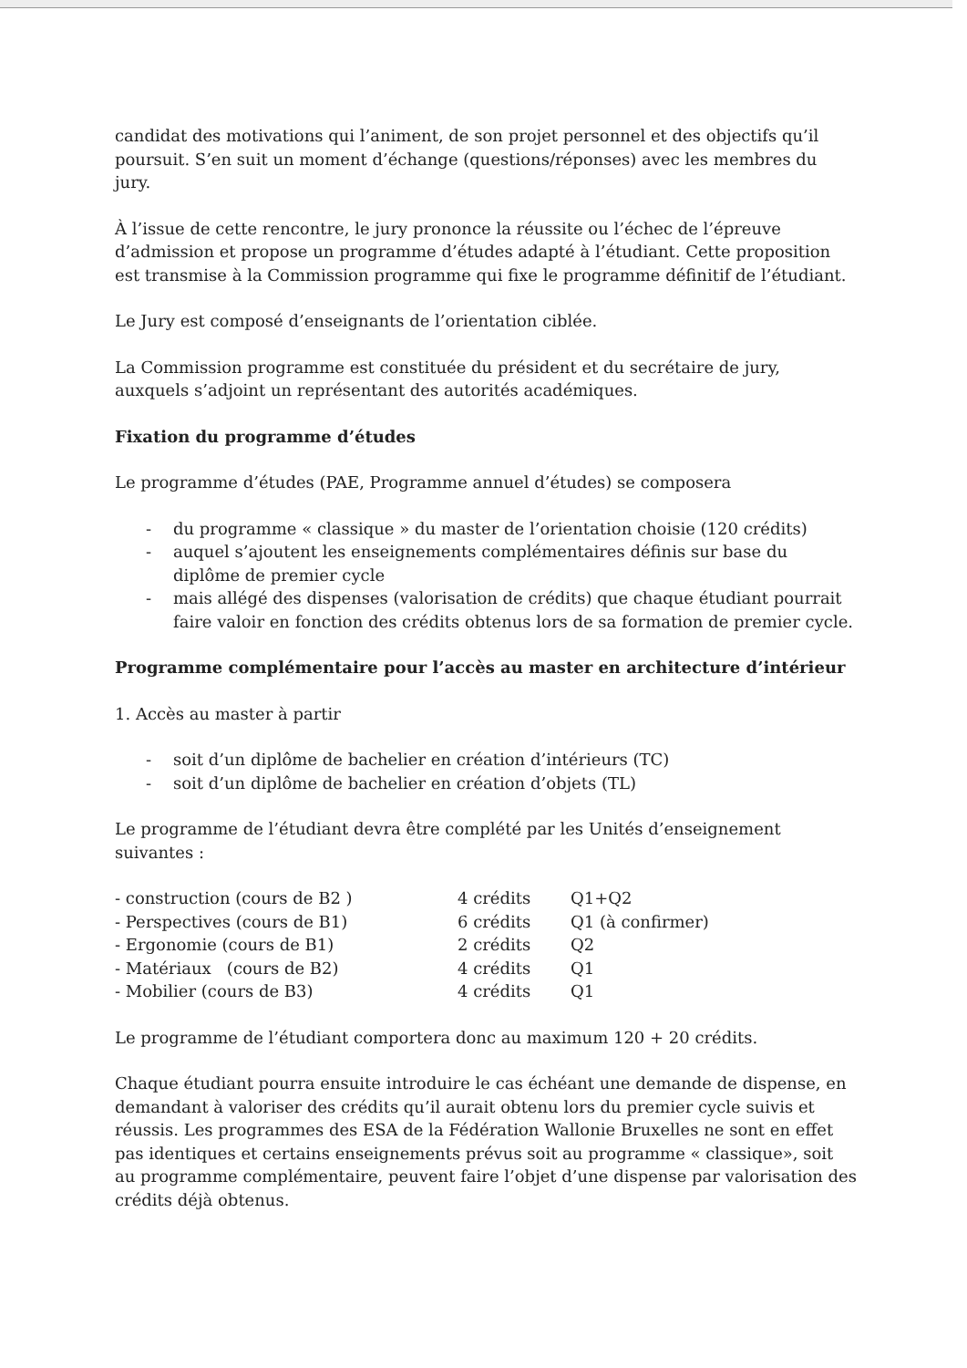candidat des motivations qui l’animent, de son projet personnel et des objectifs qu’il poursuit. S’en suit un moment d’échange (questions/réponses) avec les membres du jury.
À l’issue de cette rencontre, le jury prononce la réussite ou l’échec de l’épreuve d’admission et propose un programme d’études adapté à l’étudiant. Cette proposition est transmise à la Commission programme qui fixe le programme définitif de l’étudiant.
Le Jury est composé d’enseignants de l’orientation ciblée.
La Commission programme est constituée du président et du secrétaire de jury, auxquels s’adjoint un représentant des autorités académiques.
Fixation du programme d’études
Le programme d’études (PAE, Programme annuel d’études) se composera
- du programme « classique » du master de l’orientation choisie (120 crédits)
- auquel s’ajoutent les enseignements complémentaires définis sur base du diplôme de premier cycle
- mais allégé des dispenses (valorisation de crédits) que chaque étudiant pourrait faire valoir en fonction des crédits obtenus lors de sa formation de premier cycle.
Programme complémentaire pour l’accès au master en architecture d’intérieur
1. Accès au master à partir
- soit d’un diplôme de bachelier en création d’intérieurs (TC)
- soit d’un diplôme de bachelier en création d’objets (TL)
Le programme de l’étudiant devra être complété par les Unités d’enseignement suivantes :
| - construction (cours de B2 ) | 4 crédits | Q1+Q2 |
| - Perspectives (cours de B1) | 6 crédits | Q1 (à confirmer) |
| - Ergonomie (cours de B1) | 2 crédits | Q2 |
| - Matériaux (cours de B2) | 4 crédits | Q1 |
| - Mobilier (cours de B3) | 4 crédits | Q1 |
Le programme de l’étudiant comportera donc au maximum 120 + 20 crédits.
Chaque étudiant pourra ensuite introduire le cas échéant une demande de dispense, en demandant à valoriser des crédits qu’il aurait obtenu lors du premier cycle suivis et réussis. Les programmes des ESA de la Fédération Wallonie Bruxelles ne sont en effet pas identiques et certains enseignements prévus soit au programme « classique», soit au programme complémentaire, peuvent faire l’objet d’une dispense par valorisation des crédits déjà obtenus.